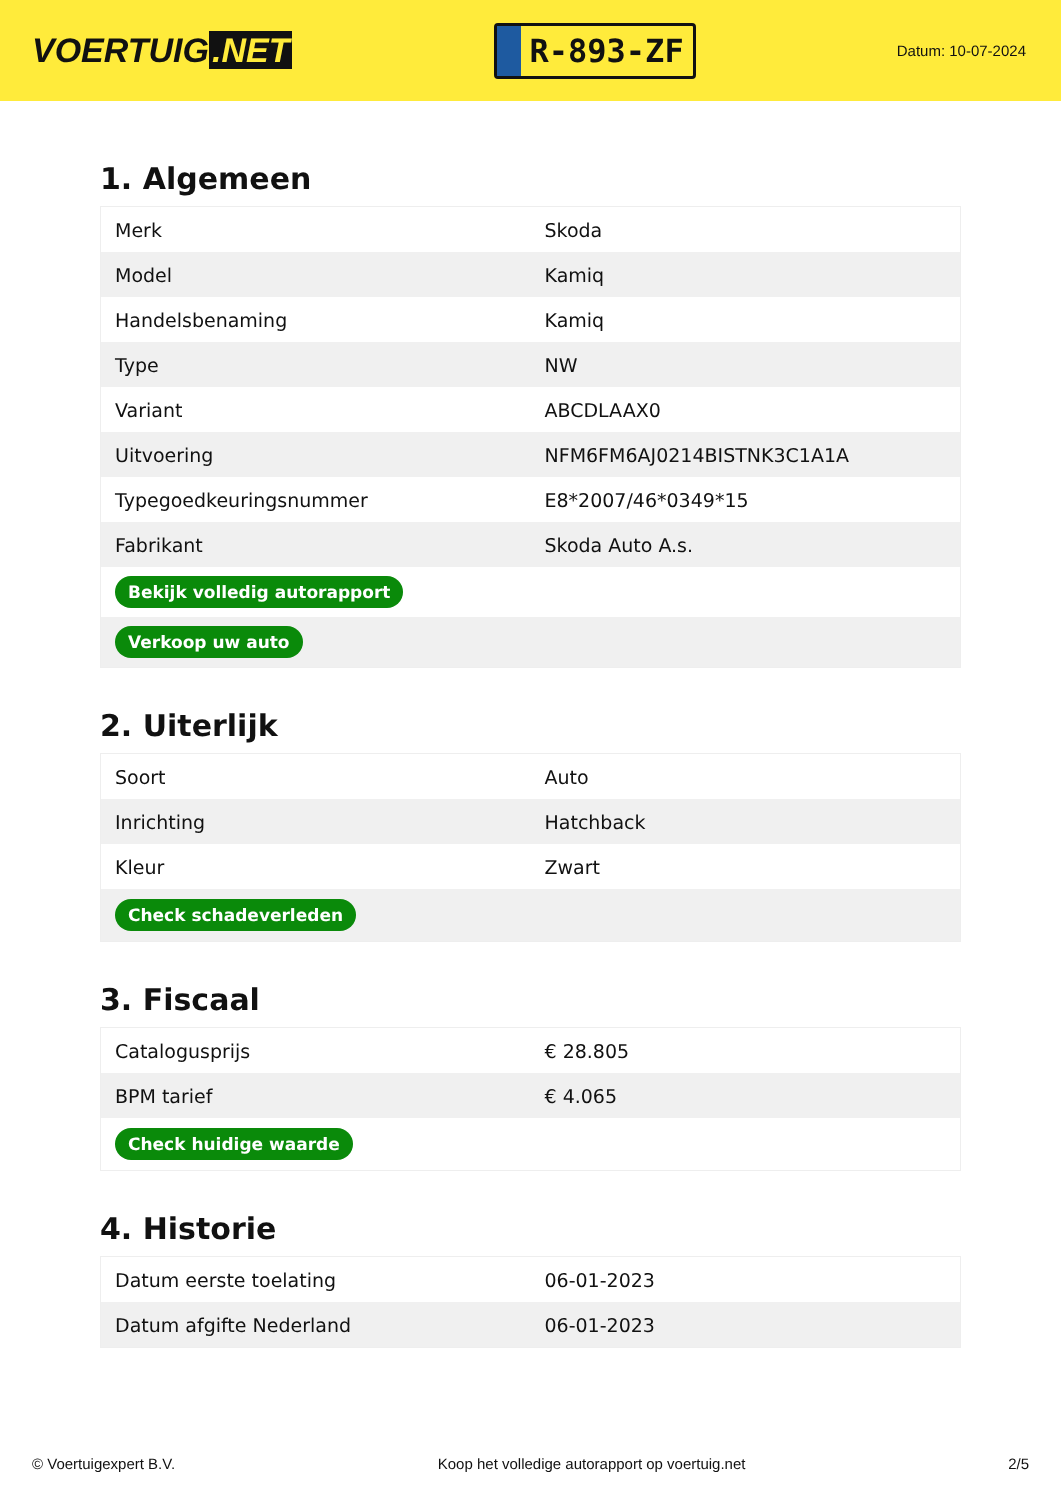VOERTUIG.NET
R-893-ZF
Datum: 10-07-2024
1. Algemeen
| Merk | Skoda |
| Model | Kamiq |
| Handelsbenaming | Kamiq |
| Type | NW |
| Variant | ABCDLAAX0 |
| Uitvoering | NFM6FM6AJ0214BISTNK3C1A1A |
| Typegoedkeuringsnummer | E8*2007/46*0349*15 |
| Fabrikant | Skoda Auto A.s. |
| Bekijk volledig autorapport | |
| Verkoop uw auto | |
2. Uiterlijk
| Soort | Auto |
| Inrichting | Hatchback |
| Kleur | Zwart |
| Check schadeverleden | |
3. Fiscaal
| Catalogusprijs | € 28.805 |
| BPM tarief | € 4.065 |
| Check huidige waarde | |
4. Historie
| Datum eerste toelating | 06-01-2023 |
| Datum afgifte Nederland | 06-01-2023 |
© Voertuigexpert B.V. Koop het volledige autorapport op voertuig.net 2/5